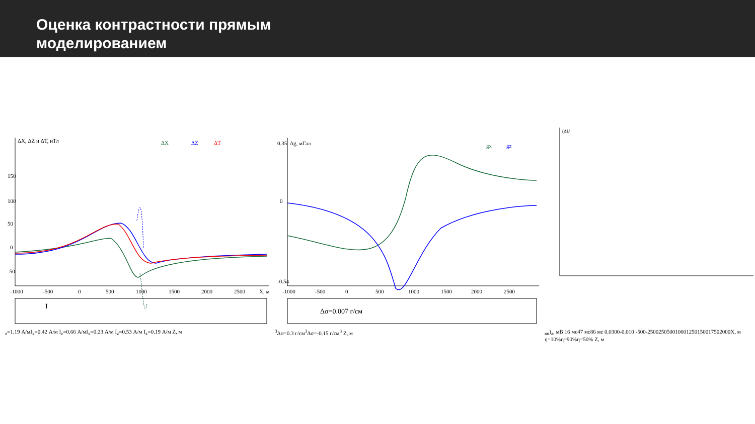Оценка контрастности прямым
моделированием
ΔX, ΔZ и ΔT, нТл
ΔX
ΔZ
ΔT
150
100
50
0
-50
-1000
-500
0
500
1000
1500
2000
2500
X, м
Iz=1.19 А/м
Ix=0.42 А/м
Iz=0.66 А/м
Ix=0.23 А/м
Iz=0.53 А/м Ix=0.19 А/м
Z, м
Δg, мГал
gx
gz
0.35
0
-0.54
-1000
-500
0
500
1000
1500
2000
2500
Δσ=0.007 г/см3
Δσ=0.3 г/см3
Δσ=-0.15 г/см3
Z, м
(ΔUвп)a, мВ
16 мс
47 мс
86 мс
0.030
0
-0.010
-500
-250
0
250
500
1000
1250
1500
1750
2000
X, м
η=10%
η=90%
η=50%
Z, м